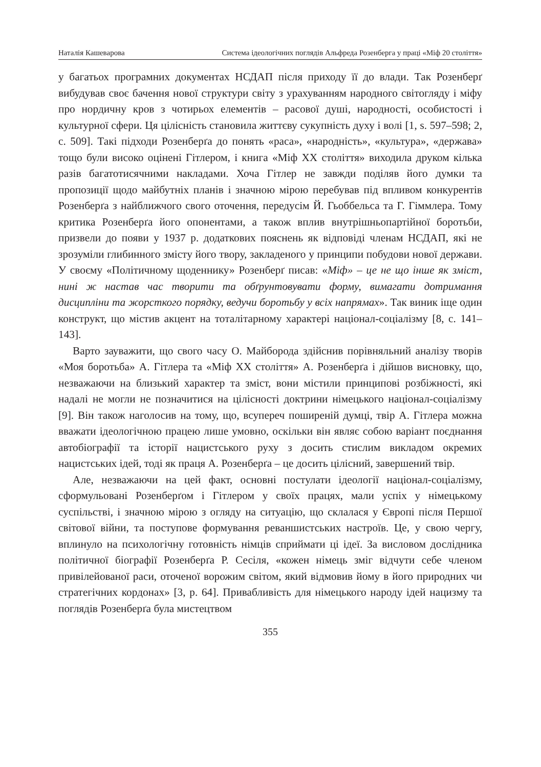Наталія Кашеварова Система ідеологічних поглядів Альфреда Розенберга у праці «Міф 20 століття»
у багатьох програмних документах НСДАП після приходу її до влади. Так Розенберґ вибудував своє бачення нової структури світу з урахуванням народного світогляду і міфу про нордичну кров з чотирьох елементів – расової душі, народності, особистості і культурної сфери. Ця цілісність становила життєву сукупність духу і волі [1, s. 597–598; 2, с. 509]. Такі підходи Розенберґа до понять «раса», «народність», «культура», «держава» тощо були високо оцінені Гітлером, і книга «Міф ХХ століття» виходила друком кілька разів багатотисячними накладами. Хоча Гітлер не завжди поділяв його думки та пропозиції щодо майбутніх планів і значною мірою перебував під впливом конкурентів Розенберґа з найближчого свого оточення, передусім Й. Гьоббельса та Г. Гіммлера. Тому критика Розенберґа його опонентами, а також вплив внутрішньопартійної боротьби, призвели до появи у 1937 р. додаткових пояснень як відповіді членам НСДАП, які не зрозуміли глибинного змісту його твору, закладеного у принципи побудови нової держави. У своєму «Політичному щоденнику» Розенберґ писав: «Міф» – це не що інше як зміст, нині ж настав час творити та обґрунтовувати форму, вимагати дотримання дисципліни та жорсткого порядку, ведучи боротьбу у всіх напрямах». Так виник іще один конструкт, що містив акцент на тоталітарному характері націонал-соціалізму [8, с. 141–143].
Варто зауважити, що свого часу О. Майборода здійснив порівняльний аналізу творів «Моя боротьба» А. Гітлера та «Міф ХХ століття» А. Розенберґа і дійшов висновку, що, незважаючи на близький характер та зміст, вони містили принципові розбіжності, які надалі не могли не позначитися на цілісності доктрини німецького націонал-соціалізму [9]. Він також наголосив на тому, що, всупереч поширеній думці, твір А. Гітлера можна вважати ідеологічною працею лише умовно, оскільки він являє собою варіант поєднання автобіографії та історії нацистського руху з досить стислим викладом окремих нацистських ідей, тоді як праця А. Розенберґа – це досить цілісний, завершений твір.
Але, незважаючи на цей факт, основні постулати ідеології націонал-соціалізму, сформульовані Розенберґом і Гітлером у своїх працях, мали успіх у німецькому суспільстві, і значною мірою з огляду на ситуацію, що склалася у Європі після Першої світової війни, та поступове формування реваншистських настроїв. Це, у свою чергу, вплинуло на психологічну готовність німців сприймати ці ідеї. За висловом дослідника політичної біографії Розенберґа Р. Сесіля, «кожен німець зміг відчути себе членом привілейованої раси, оточеної ворожим світом, який відмовив йому в його природних чи стратегічних кордонах» [3, р. 64]. Привабливість для німецького народу ідей нацизму та поглядів Розенберґа була мистецтвом
355